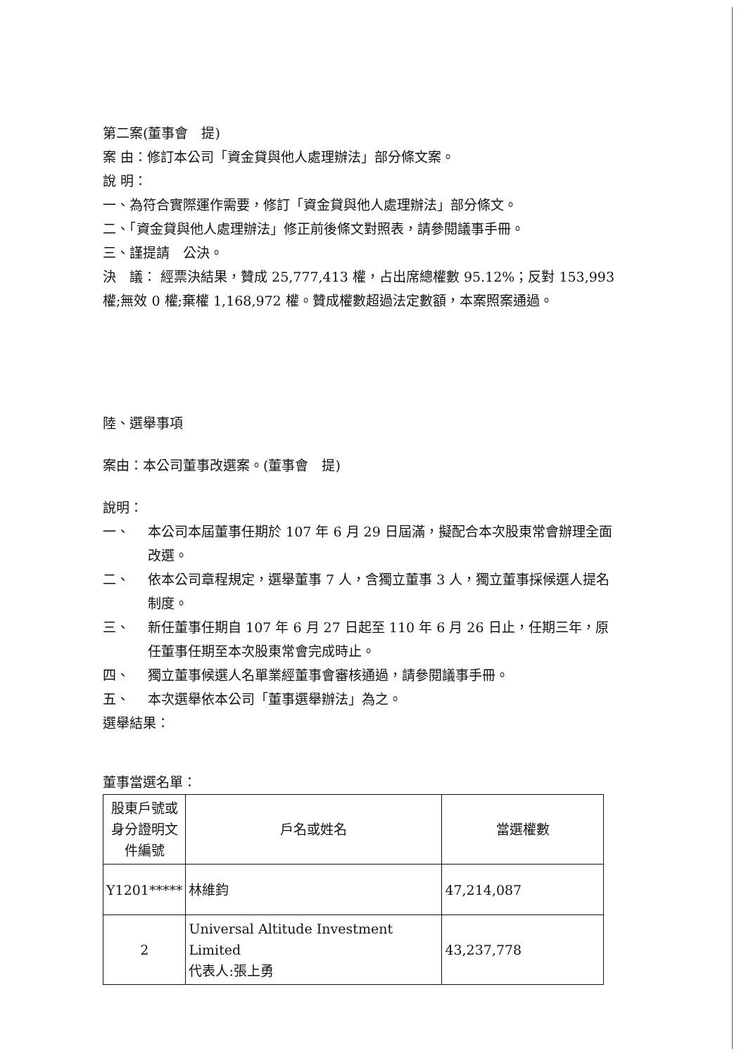第二案(董事會　提)
案 由：修訂本公司「資金貸與他人處理辦法」部分條文案。
說 明：
一、為符合實際運作需要，修訂「資金貸與他人處理辦法」部分條文。
二、「資金貸與他人處理辦法」修正前後條文對照表，請參閱議事手冊。
三、謹提請　公決。
決　議： 經票決結果，贊成 25,777,413 權，占出席總權數 95.12%；反對 153,993 權;無效 0 權;棄權 1,168,972 權。贊成權數超過法定數額，本案照案通過。
陸、選舉事項
案由：本公司董事改選案。(董事會　提)
說明：
一、 本公司本屆董事任期於 107 年 6 月 29 日屆滿，擬配合本次股東常會辦理全面改選。
二、 依本公司章程規定，選舉董事 7 人，含獨立董事 3 人，獨立董事採候選人提名制度。
三、 新任董事任期自 107 年 6 月 27 日起至 110 年 6 月 26 日止，任期三年，原任董事任期至本次股東常會完成時止。
四、 獨立董事候選人名單業經董事會審核通過，請參閱議事手冊。
五、 本次選舉依本公司「董事選舉辦法」為之。
選舉結果：
董事當選名單：
| 股東戶號或身分證明文件編號 | 戶名或姓名 | 當選權數 |
| Y1201***** | 林維鈞 | 47,214,087 |
| 2 | Universal Altitude Investment Limited 代表人:張上勇 | 43,237,778 |